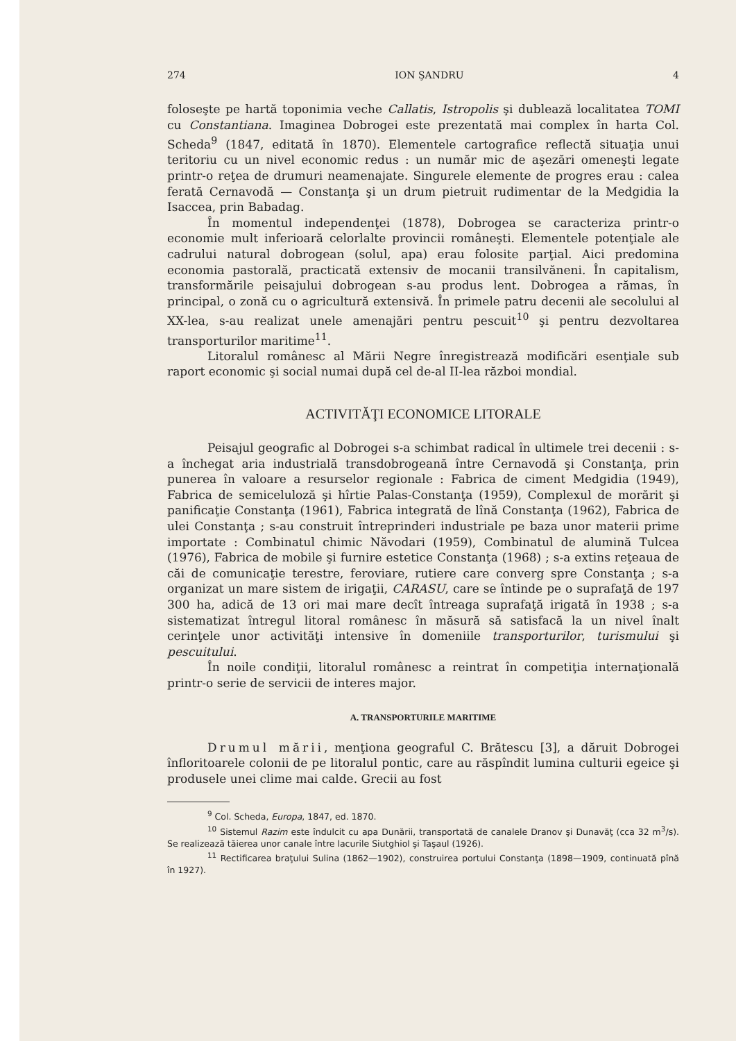274 ION ŞANDRU 4
foloseşte pe hartă toponimia veche Callatis, Istropolis şi dublează localitatea TOMI cu Constantiana. Imaginea Dobrogei este prezentată mai complex în harta Col. Scheda<sup>9</sup> (1847, editată în 1870). Elementele cartografice reflectă situaţia unui teritoriu cu un nivel economic redus : un număr mic de aşezări omeneşti legate printr-o reţea de drumuri neamenajate. Singurele elemente de progres erau : calea ferată Cernavodă — Constanţa şi un drum pietruit rudimentar de la Medgidia la Isaccea, prin Babadag.
În momentul independenţei (1878), Dobrogea se caracteriza printr-o economie mult inferioară celorlalte provincii româneşti. Elementele potenţiale ale cadrului natural dobrogean (solul, apa) erau folosite parţial. Aici predomina economia pastorală, practicată extensiv de mocanii transilvăneni. În capitalism, transformările peisajului dobrogean s-au produs lent. Dobrogea a rămas, în principal, o zonă cu o agricultură extensivă. În primele patru decenii ale secolului al XX-lea, s-au realizat unele amenajări pentru pescuit<sup>10</sup> şi pentru dezvoltarea transporturilor maritime<sup>11</sup>.
Litoralul românesc al Mării Negre înregistrează modificări esenţiale sub raport economic şi social numai după cel de-al II-lea război mondial.
ACTIVITĂŢI ECONOMICE LITORALE
Peisajul geografic al Dobrogei s-a schimbat radical în ultimele trei decenii : s-a închegat aria industrială transdobrogeană între Cernavodă şi Constanţa, prin punerea în valoare a resurselor regionale : Fabrica de ciment Medgidia (1949), Fabrica de semiceluloză şi hîrtie Palas-Constanţa (1959), Complexul de morărit şi panificaţie Constanţa (1961), Fabrica integrată de lînă Constanţa (1962), Fabrica de ulei Constanţa ; s-au construit întreprinderi industriale pe baza unor materii prime importate : Combinatul chimic Năvodari (1959), Combinatul de alumină Tulcea (1976), Fabrica de mobile şi furnire estetice Constanţa (1968) ; s-a extins reţeaua de căi de comunicaţie terestre, feroviare, rutiere care converg spre Constanţa ; s-a organizat un mare sistem de irigaţii, CARASU, care se întinde pe o suprafaţă de 197 300 ha, adică de 13 ori mai mare decît întreaga suprafaţă irigată în 1938 ; s-a sistematizat întregul litoral românesc în măsură să satisfacă la un nivel înalt cerinţele unor activităţi intensive în domeniile transporturilor, turismului şi pescuitului.
În noile condiţii, litoralul românesc a reintrat în competiţia internaţională printr-o serie de servicii de interes major.
A. TRANSPORTURILE MARITIME
Drumul mării, menţiona geograful C. Brătescu [3], a dăruit Dobrogei înfloritoarele colonii de pe litoralul pontic, care au răspîndit lumina culturii egeice şi produsele unei clime mai calde. Grecii au fost
<sup>9</sup> Col. Scheda, Europa, 1847, ed. 1870.
<sup>10</sup> Sistemul Razim este îndulcit cu apa Dunării, transportată de canalele Dranov şi Dunavăţ (cca 32 m<sup>3</sup>/s). Se realizează tăierea unor canale între lacurile Siutghiol şi Taşaul (1926).
<sup>11</sup> Rectificarea braţului Sulina (1862—1902), construirea portului Constanţa (1898—1909, continuată pînă în 1927).